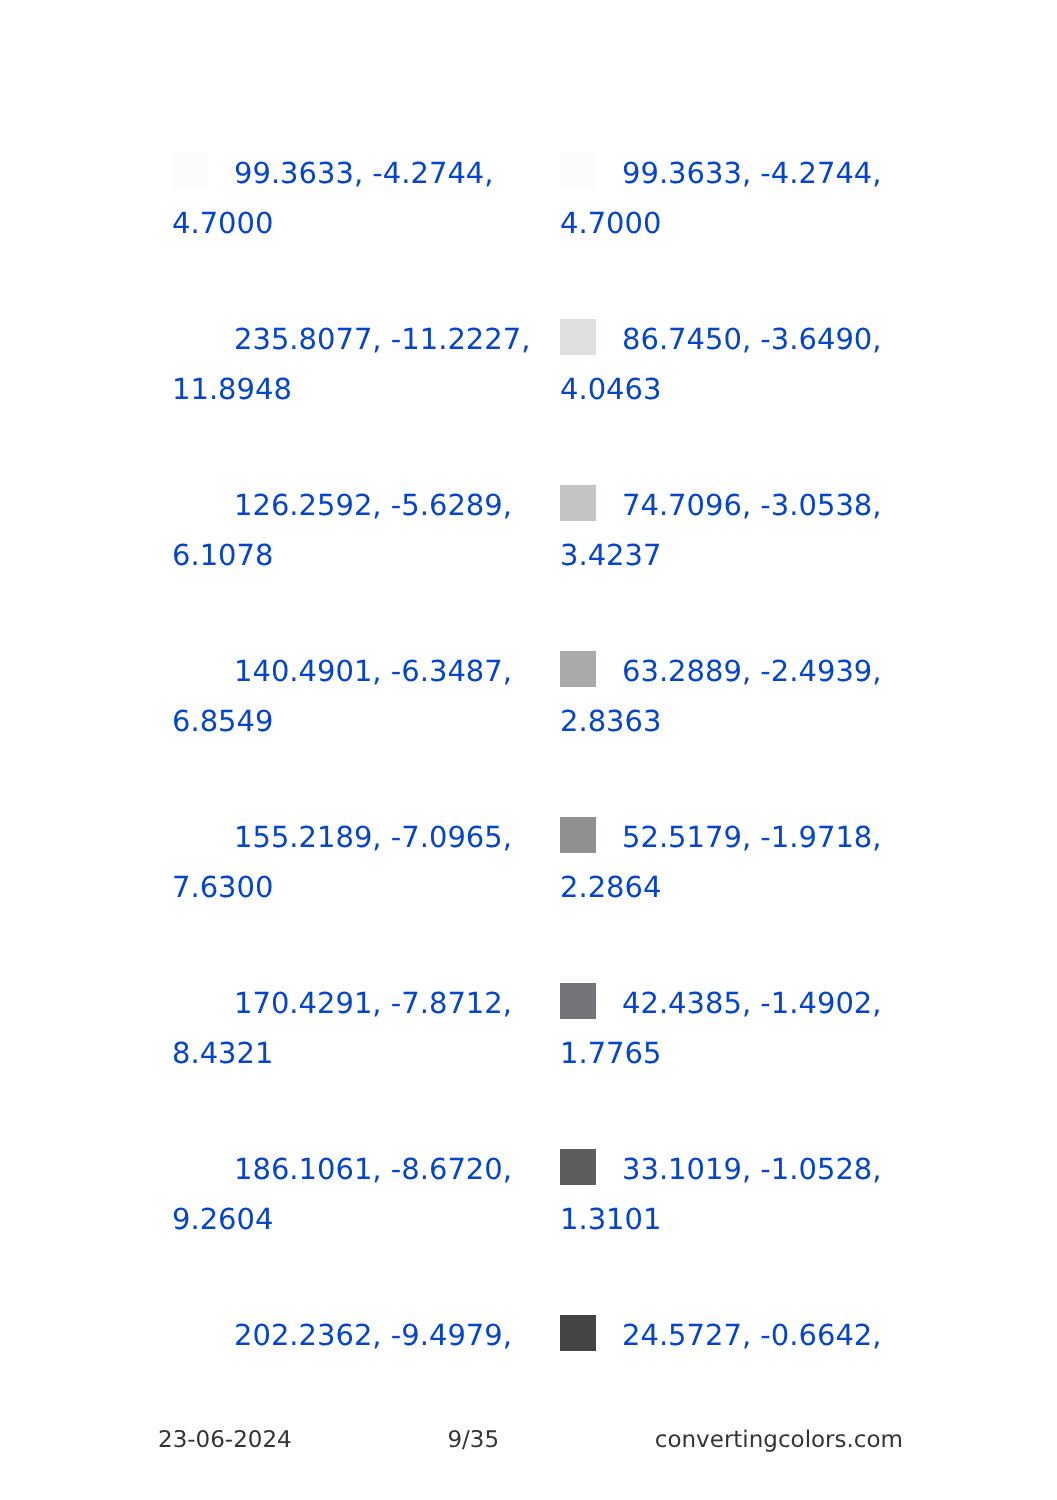99.3633, -4.2744, 4.7000
99.3633, -4.2744, 4.7000
235.8077, -11.2227, 11.8948
86.7450, -3.6490, 4.0463
126.2592, -5.6289, 6.1078
74.7096, -3.0538, 3.4237
140.4901, -6.3487, 6.8549
63.2889, -2.4939, 2.8363
155.2189, -7.0965, 7.6300
52.5179, -1.9718, 2.2864
170.4291, -7.8712, 8.4321
42.4385, -1.4902, 1.7765
186.1061, -8.6720, 9.2604
33.1019, -1.0528, 1.3101
202.2362, -9.4979,
24.5727, -0.6642,
23-06-2024 9/35 convertingcolors.com